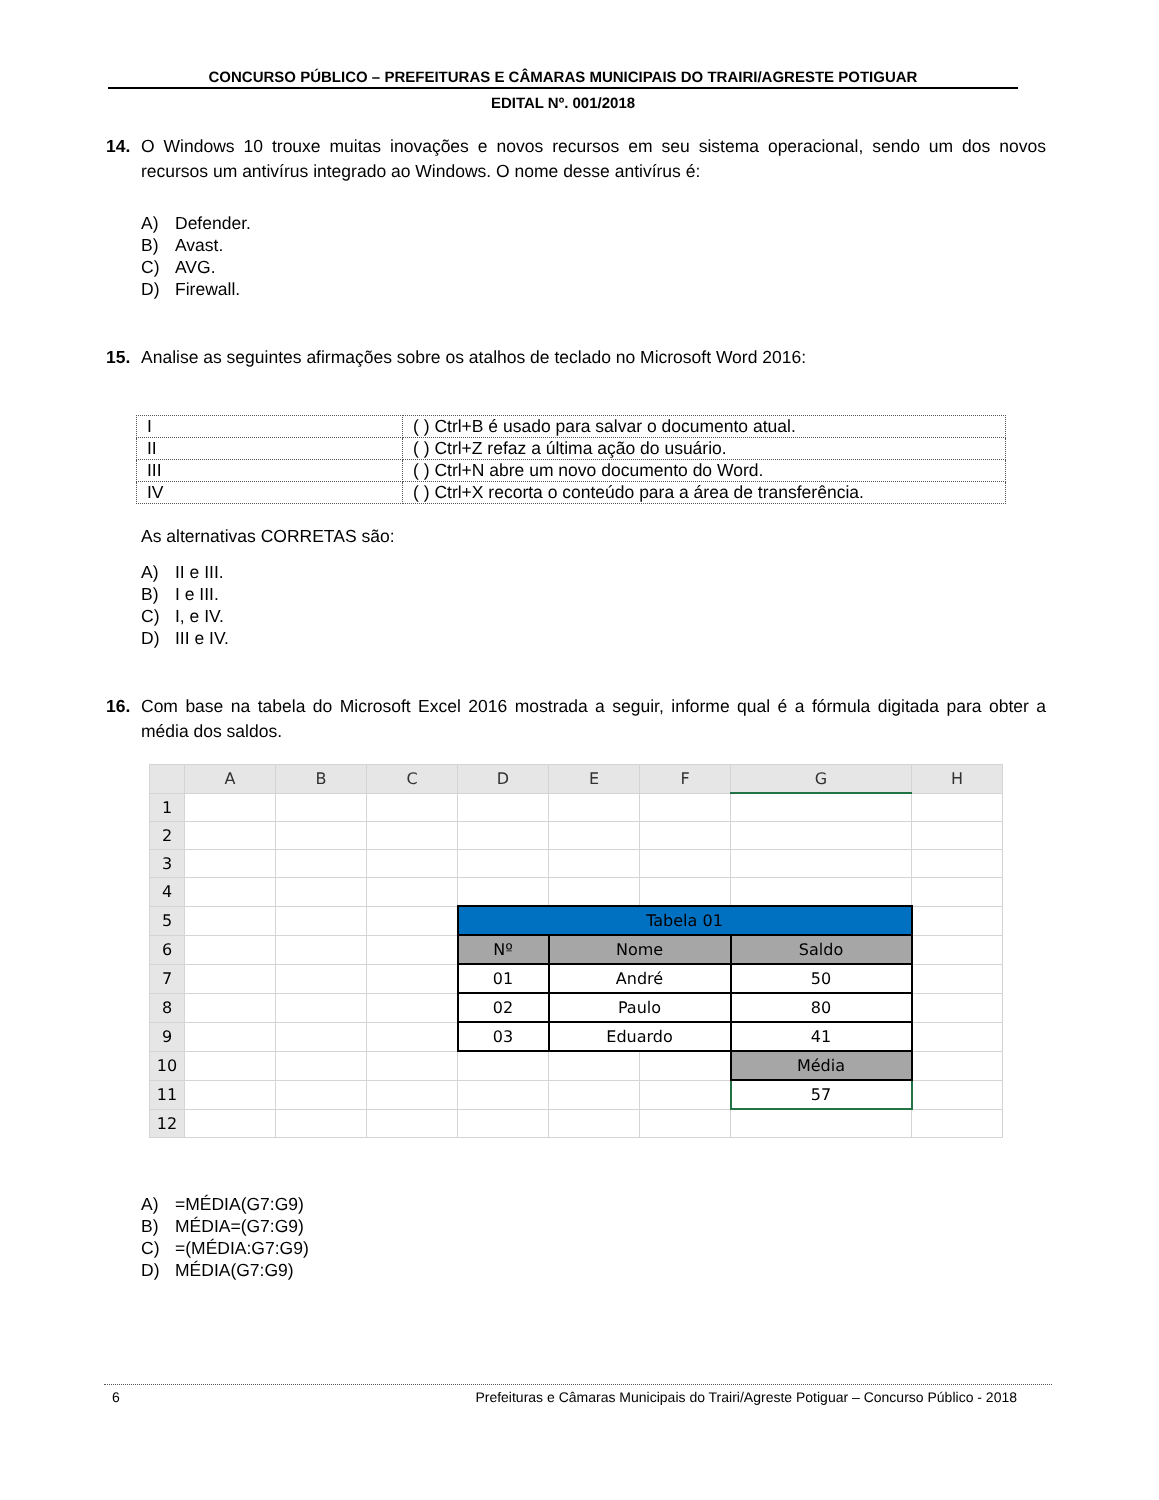CONCURSO PÚBLICO – PREFEITURAS E CÂMARAS MUNICIPAIS DO TRAIRI/AGRESTE POTIGUAR
EDITAL Nº. 001/2018
14. O Windows 10 trouxe muitas inovações e novos recursos em seu sistema operacional, sendo um dos novos recursos um antivírus integrado ao Windows. O nome desse antivírus é:
A) Defender.
B) Avast.
C) AVG.
D) Firewall.
15. Analise as seguintes afirmações sobre os atalhos de teclado no Microsoft Word 2016:
| I | ( ) Ctrl+B é usado para salvar o documento atual. |
| II | ( ) Ctrl+Z refaz a última ação do usuário. |
| III | ( ) Ctrl+N abre um novo documento do Word. |
| IV | ( ) Ctrl+X recorta o conteúdo para a área de transferência. |
As alternativas CORRETAS são:
A) II e III.
B) I e III.
C) I, e IV.
D) III e IV.
16. Com base na tabela do Microsoft Excel 2016 mostrada a seguir, informe qual é a fórmula digitada para obter a média dos saldos.
| | A | B | C | D | E | F | G | H |
| --- | --- | --- | --- | --- | --- | --- | --- | --- |
| 1 | | | | | | | | |
| 2 | | | | | | | | |
| 3 | | | | | | | | |
| 4 | | | | | | | | |
| 5 | | | | Tabela 01 | | | | |
| 6 | | | | Nº | Nome | | Saldo | |
| 7 | | | | 01 | André | | 50 | |
| 8 | | | | 02 | Paulo | | 80 | |
| 9 | | | | 03 | Eduardo | | 41 | |
| 10 | | | | | | | Média | |
| 11 | | | | | | | 57 | |
| 12 | | | | | | | | |
A) =MÉDIA(G7:G9)
B) MÉDIA=(G7:G9)
C) =(MÉDIA:G7:G9)
D) MÉDIA(G7:G9)
6 Prefeituras e Câmaras Municipais do Trairi/Agreste Potiguar – Concurso Público - 2018